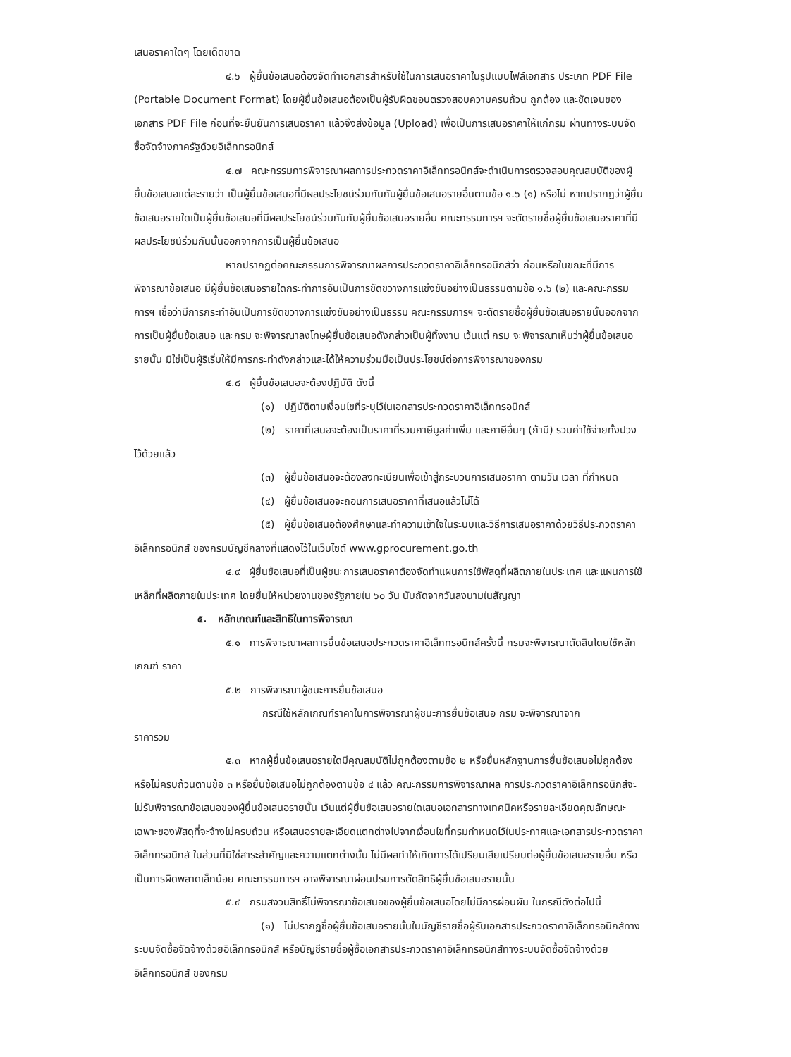เสนอราคาใดๆ โดยเด็ดขาด
๔.๖ ผู้ยื่นข้อเสนอต้องจัดทำเอกสารสำหรับใช้ในการเสนอราคาในรูปแบบไฟล์เอกสาร ประเภท PDF File (Portable Document Format) โดยผู้ยื่นข้อเสนอต้องเป็นผู้รับผิดชอบตรวจสอบความครบถ้วน ถูกต้อง และชัดเจนของเอกสาร PDF File ก่อนที่จะยืนยันการเสนอราคา แล้วจึงส่งข้อมูล (Upload) เพื่อเป็นการเสนอราคาให้แก่กรม ผ่านทางระบบจัดซื้อจัดจ้างภาครัฐด้วยอิเล็กทรอนิกส์
๔.๗ คณะกรรมการพิจารณาผลการประกวดราคาอิเล็กทรอนิกส์จะดำเนินการตรวจสอบคุณสมบัติของผู้ยื่นข้อเสนอแต่ละรายว่า เป็นผู้ยื่นข้อเสนอที่มีผลประโยชน์ร่วมกันกับผู้ยื่นข้อเสนอรายอื่นตามข้อ ๑.๖ (๑) หรือไม่ หากปรากฏว่าผู้ยื่นข้อเสนอรายใดเป็นผู้ยื่นข้อเสนอที่มีผลประโยชน์ร่วมกันกับผู้ยื่นข้อเสนอรายอื่น คณะกรรมการฯ จะตัดรายชื่อผู้ยื่นข้อเสนอราคาที่มีผลประโยชน์ร่วมกันนั้นออกจากการเป็นผู้ยื่นข้อเสนอ
หากปรากฏต่อคณะกรรมการพิจารณาผลการประกวดราคาอิเล็กทรอนิกส์ว่า ก่อนหรือในขณะที่มีการพิจารณาข้อเสนอ มีผู้ยื่นข้อเสนอรายใดกระทำการอันเป็นการขัดขวางการแข่งขันอย่างเป็นธรรมตามข้อ ๑.๖ (๒) และคณะกรรมการฯ เชื่อว่ามีการกระทำอันเป็นการขัดขวางการแข่งขันอย่างเป็นธรรม คณะกรรมการฯ จะตัดรายชื่อผู้ยื่นข้อเสนอรายนั้นออกจากการเป็นผู้ยื่นข้อเสนอ และกรม จะพิจารณาลงโทษผู้ยื่นข้อเสนอดังกล่าวเป็นผู้ทิ้งงาน เว้นแต่ กรม จะพิจารณาเห็นว่าผู้ยื่นข้อเสนอรายนั้น มิใช่เป็นผู้ริเริ่มให้มีการกระทำดังกล่าวและได้ให้ความร่วมมือเป็นประโยชน์ต่อการพิจารณาของกรม
๔.๘ ผู้ยื่นข้อเสนอจะต้องปฏิบัติ ดังนี้
(๑) ปฏิบัติตามเงื่อนไขที่ระบุไว้ในเอกสารประกวดราคาอิเล็กทรอนิกส์
(๒) ราคาที่เสนอจะต้องเป็นราคาที่รวมภาษีมูลค่าเพิ่ม และภาษีอื่นๆ (ถ้ามี) รวมค่าใช้จ่ายทั้งปวงไว้ด้วยแล้ว
(๓) ผู้ยื่นข้อเสนอจะต้องลงทะเบียนเพื่อเข้าสู่กระบวนการเสนอราคา ตามวัน เวลา ที่กำหนด
(๔) ผู้ยื่นข้อเสนอจะถอนการเสนอราคาที่เสนอแล้วไม่ได้
(๕) ผู้ยื่นข้อเสนอต้องศึกษาและทำความเข้าใจในระบบและวิธีการเสนอราคาด้วยวิธีประกวดราคาอิเล็กทรอนิกส์ ของกรมบัญชีกลางที่แสดงไว้ในเว็บไซต์ www.gprocurement.go.th
๔.๙ ผู้ยื่นข้อเสนอที่เป็นผู้ชนะการเสนอราคาต้องจัดทำแผนการใช้พัสดุที่ผลิตภายในประเทศ และแผนการใช้เหล็กที่ผลิตภายในประเทศ โดยยื่นให้หน่วยงานของรัฐภายใน ๖๐ วัน นับถัดจากวันลงนามในสัญญา
๕. หลักเกณฑ์และสิทธิในการพิจารณา
๕.๑ การพิจารณาผลการยื่นข้อเสนอประกวดราคาอิเล็กทรอนิกส์ครั้งนี้ กรมจะพิจารณาตัดสินโดยใช้หลักเกณฑ์ ราคา
๕.๒ การพิจารณาผู้ชนะการยื่นข้อเสนอ
กรณีใช้หลักเกณฑ์ราคาในการพิจารณาผู้ชนะการยื่นข้อเสนอ กรม จะพิจารณาจาก
ราคารวม
๕.๓ หากผู้ยื่นข้อเสนอรายใดมีคุณสมบัติไม่ถูกต้องตามข้อ ๒ หรือยื่นหลักฐานการยื่นข้อเสนอไม่ถูกต้อง หรือไม่ครบถ้วนตามข้อ ๓ หรือยื่นข้อเสนอไม่ถูกต้องตามข้อ ๔ แล้ว คณะกรรมการพิจารณาผล การประกวดราคาอิเล็กทรอนิกส์จะไม่รับพิจารณาข้อเสนอของผู้ยื่นข้อเสนอรายนั้น เว้นแต่ผู้ยื่นข้อเสนอรายใดเสนอเอกสารทางเทคนิคหรือรายละเอียดคุณลักษณะเฉพาะของพัสดุที่จะจ้างไม่ครบถ้วน หรือเสนอรายละเอียดแตกต่างไปจากเงื่อนไขที่กรมกำหนดไว้ในประกาศและเอกสารประกวดราคาอิเล็กทรอนิกส์ ในส่วนที่มิใช่สาระสำคัญและความแตกต่างนั้น ไม่มีผลทำให้เกิดการได้เปรียบเสียเปรียบต่อผู้ยื่นข้อเสนอรายอื่น หรือเป็นการผิดพลาดเล็กน้อย คณะกรรมการฯ อาจพิจารณาผ่อนปรนการตัดสิทธิผู้ยื่นข้อเสนอรายนั้น
๕.๔ กรมสงวนสิทธิ์ไม่พิจารณาข้อเสนอของผู้ยื่นข้อเสนอโดยไม่มีการผ่อนผัน ในกรณีดังต่อไปนี้
(๑) ไม่ปรากฏชื่อผู้ยื่นข้อเสนอรายนั้นในบัญชีรายชื่อผู้รับเอกสารประกวดราคาอิเล็กทรอนิกส์ทางระบบจัดซื้อจัดจ้างด้วยอิเล็กทรอนิกส์ หรือบัญชีรายชื่อผู้ซื้อเอกสารประกวดราคาอิเล็กทรอนิกส์ทางระบบจัดซื้อจัดจ้างด้วยอิเล็กทรอนิกส์ ของกรม